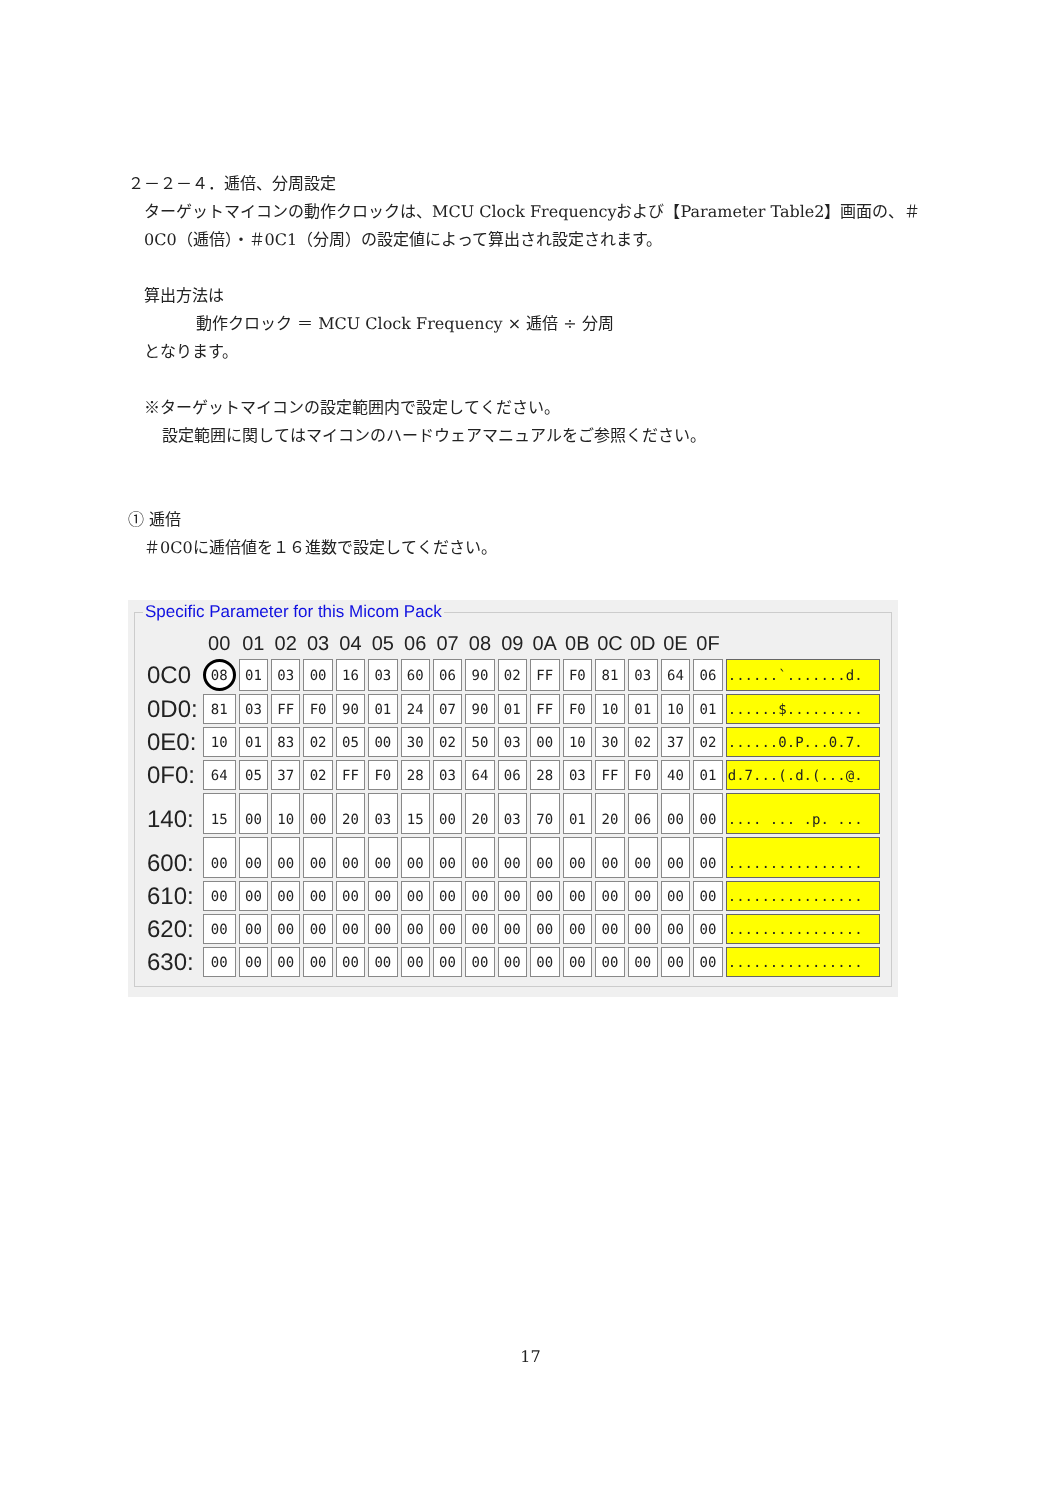２－２－４．逓倍、分周設定
ターゲットマイコンの動作クロックは、MCU Clock Frequencyおよび【Parameter Table2】画面の、＃0C0（逓倍）・＃0C1（分周）の設定値によって算出され設定されます。
算出方法は
動作クロック ＝ MCU Clock Frequency × 逓倍 ÷ 分周
となります。
※ターゲットマイコンの設定範囲内で設定してください。
設定範囲に関してはマイコンのハードウェアマニュアルをご参照ください。
① 逓倍
＃0C0に逓倍値を１６進数で設定してください。
Specific Parameter for this Micom Pack
| | 00 | 01 | 02 | 03 | 04 | 05 | 06 | 07 | 08 | 09 | 0A | 0B | 0C | 0D | 0E | 0F | |
| --- | --- | --- | --- | --- | --- | --- | --- | --- | --- | --- | --- | --- | --- | --- | --- | --- | --- |
| 0C0 | 08 | 01 | 03 | 00 | 16 | 03 | 60 | 06 | 90 | 02 | FF | F0 | 81 | 03 | 64 | 06 | ......`.......d. |
| 0D0: | 81 | 03 | FF | F0 | 90 | 01 | 24 | 07 | 90 | 01 | FF | F0 | 10 | 01 | 10 | 01 | ......$......... |
| 0E0: | 10 | 01 | 83 | 02 | 05 | 00 | 30 | 02 | 50 | 03 | 00 | 10 | 30 | 02 | 37 | 02 | ......0.P...0.7. |
| 0F0: | 64 | 05 | 37 | 02 | FF | F0 | 28 | 03 | 64 | 06 | 28 | 03 | FF | F0 | 40 | 01 | d.7...(.d.(...@. |
| 140: | 15 | 00 | 10 | 00 | 20 | 03 | 15 | 00 | 20 | 03 | 70 | 01 | 20 | 06 | 00 | 00 | .... ... .p. ... |
| 600: | 00 | 00 | 00 | 00 | 00 | 00 | 00 | 00 | 00 | 00 | 00 | 00 | 00 | 00 | 00 | 00 | ................ |
| 610: | 00 | 00 | 00 | 00 | 00 | 00 | 00 | 00 | 00 | 00 | 00 | 00 | 00 | 00 | 00 | 00 | ................ |
| 620: | 00 | 00 | 00 | 00 | 00 | 00 | 00 | 00 | 00 | 00 | 00 | 00 | 00 | 00 | 00 | 00 | ................ |
| 630: | 00 | 00 | 00 | 00 | 00 | 00 | 00 | 00 | 00 | 00 | 00 | 00 | 00 | 00 | 00 | 00 | ................ |
17